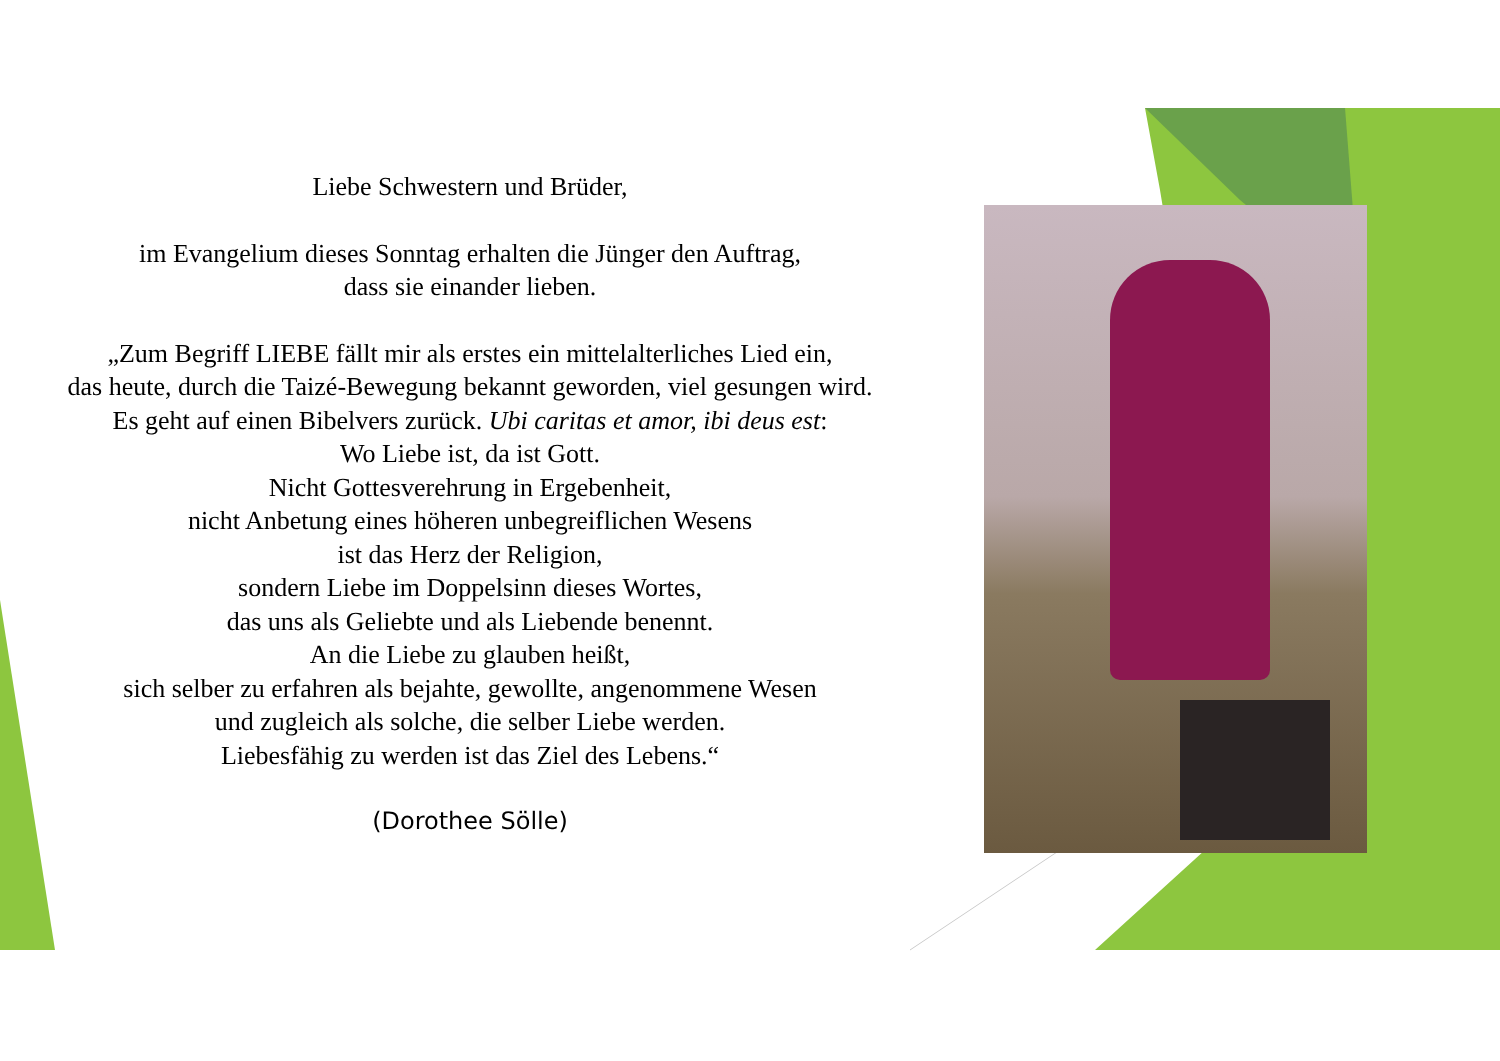Liebe Schwestern und Brüder,
im Evangelium dieses Sonntag erhalten die Jünger den Auftrag,
dass sie einander lieben.
„Zum Begriff LIEBE fällt mir als erstes ein mittelalterliches Lied ein,
das heute, durch die Taizé-Bewegung bekannt geworden, viel gesungen wird.
Es geht auf einen Bibelvers zurück. Ubi caritas et amor, ibi deus est:
Wo Liebe ist, da ist Gott.
Nicht Gottesverehrung in Ergebenheit,
nicht Anbetung eines höheren unbegreiflichen Wesens
ist das Herz der Religion,
sondern Liebe im Doppelsinn dieses Wortes,
das uns als Geliebte und als Liebende benennt.
An die Liebe zu glauben heißt,
sich selber zu erfahren als bejahte, gewollte, angenommene Wesen
und zugleich als solche, die selber Liebe werden.
Liebesfähig zu werden ist das Ziel des Lebens.“
(Dorothee Sölle)